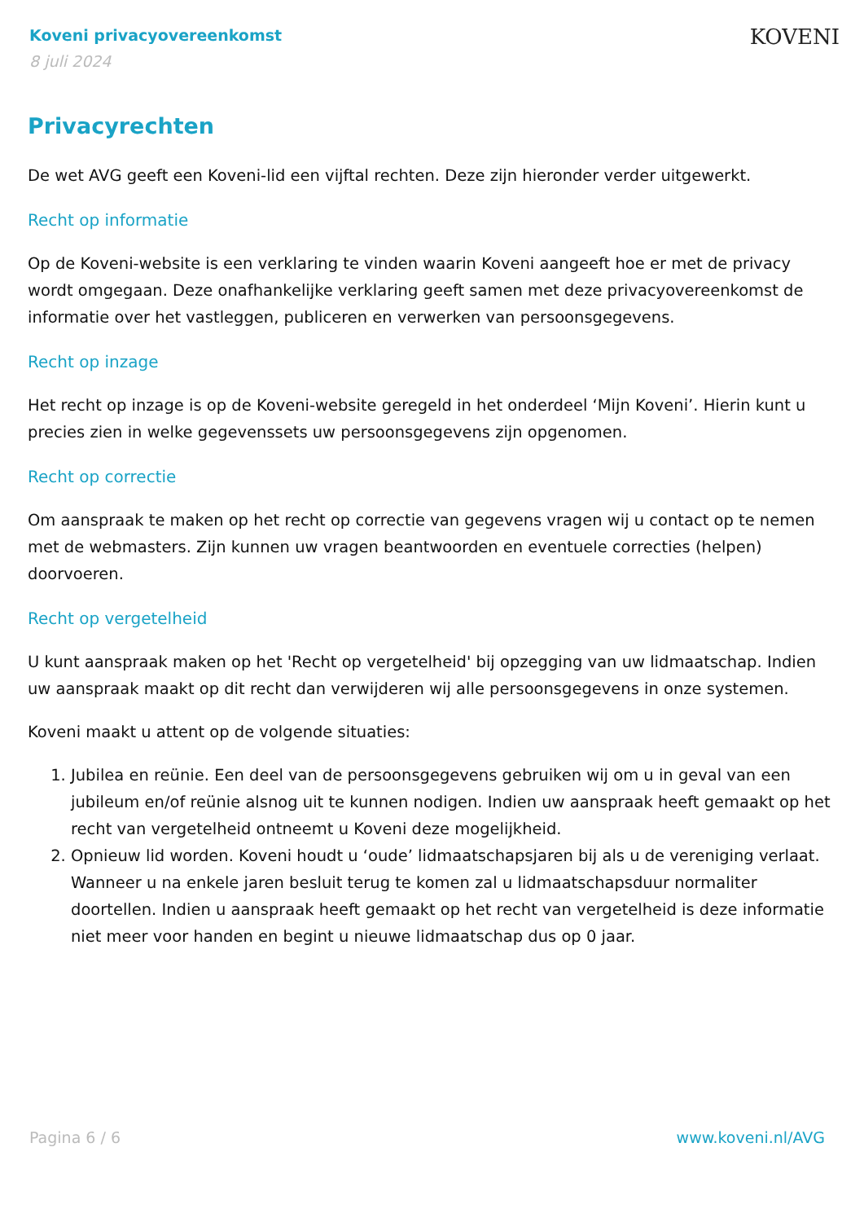Koveni privacyovereenkomst
8 juli 2024
KOVENI
Privacyrechten
De wet AVG geeft een Koveni-lid een vijftal rechten. Deze zijn hieronder verder uitgewerkt.
Recht op informatie
Op de Koveni-website is een verklaring te vinden waarin Koveni aangeeft hoe er met de privacy wordt omgegaan. Deze onafhankelijke verklaring geeft samen met deze privacyovereenkomst de informatie over het vastleggen, publiceren en verwerken van persoonsgegevens.
Recht op inzage
Het recht op inzage is op de Koveni-website geregeld in het onderdeel ‘Mijn Koveni’. Hierin kunt u precies zien in welke gegevenssets uw persoonsgegevens zijn opgenomen.
Recht op correctie
Om aanspraak te maken op het recht op correctie van gegevens vragen wij u contact op te nemen met de webmasters. Zijn kunnen uw vragen beantwoorden en eventuele correcties (helpen) doorvoeren.
Recht op vergetelheid
U kunt aanspraak maken op het 'Recht op vergetelheid' bij opzegging van uw lidmaatschap. Indien uw aanspraak maakt op dit recht dan verwijderen wij alle persoonsgegevens in onze systemen.
Koveni maakt u attent op de volgende situaties:
1. Jubilea en reünie. Een deel van de persoonsgegevens gebruiken wij om u in geval van een jubileum en/of reünie alsnog uit te kunnen nodigen. Indien uw aanspraak heeft gemaakt op het recht van vergetelheid ontneemt u Koveni deze mogelijkheid.
2. Opnieuw lid worden. Koveni houdt u ‘oude’ lidmaatschapsjaren bij als u de vereniging verlaat. Wanneer u na enkele jaren besluit terug te komen zal u lidmaatschapsduur normaliter doortellen. Indien u aanspraak heeft gemaakt op het recht van vergetelheid is deze informatie niet meer voor handen en begint u nieuwe lidmaatschap dus op 0 jaar.
Pagina 6 / 6 www.koveni.nl/AVG